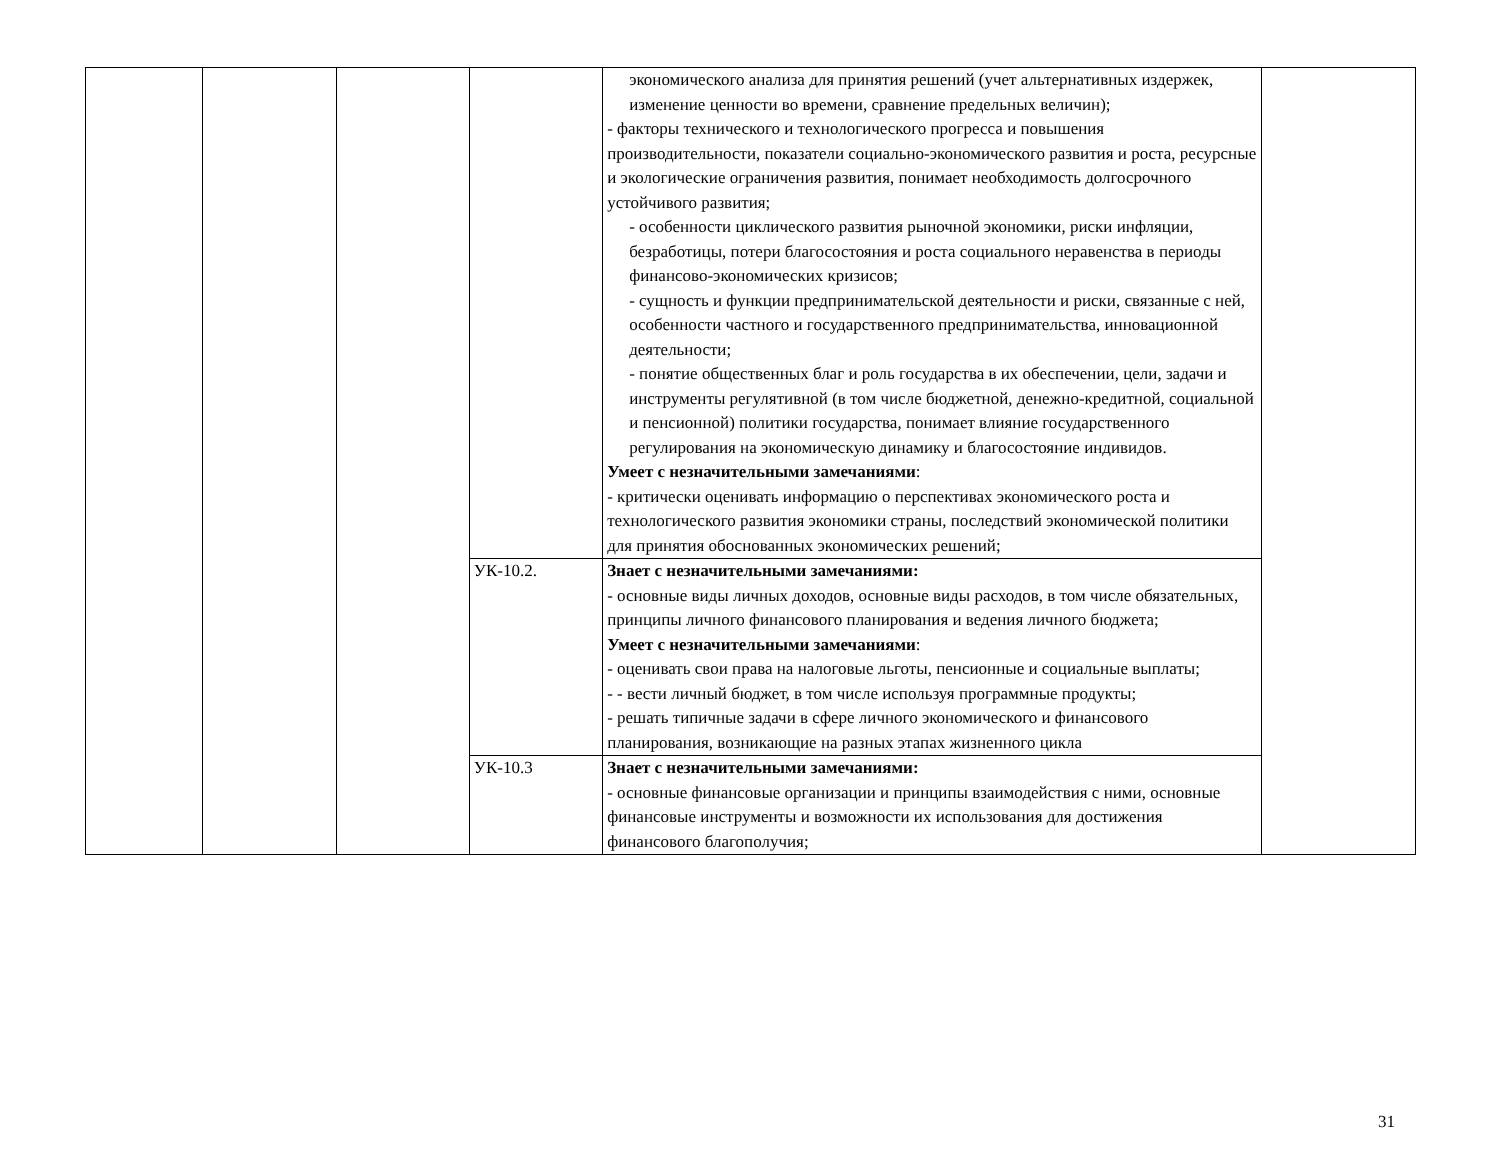| | | | | экономического анализа для принятия решений (учет альтернативных издержек, изменение ценности во времени, сравнение предельных величин); - факторы технического и технологического прогресса и повышения производительности, показатели социально-экономического развития и роста, ресурсные и экологические ограничения развития, понимает необходимость долгосрочного устойчивого развития; - особенности циклического развития рыночной экономики, риски инфляции, безработицы, потери благосостояния и роста социального неравенства в периоды финансово-экономических кризисов; - сущность и функции предпринимательской деятельности и риски, связанные с ней, особенности частного и государственного предпринимательства, инновационной деятельности; - понятие общественных благ и роль государства в их обеспечении, цели, задачи и инструменты регулятивной (в том числе бюджетной, денежно-кредитной, социальной и пенсионной) политики государства, понимает влияние государственного регулирования на экономическую динамику и благосостояние индивидов. Умеет с незначительными замечаниями : - критически оценивать информацию о перспективах экономического роста и технологического развития экономики страны, последствий экономической политики для принятия обоснованных экономических решений; | |
| | | | УК-10.2. | Знает с незначительными замечаниями: - основные виды личных доходов, основные виды расходов, в том числе обязательных, принципы личного финансового планирования и ведения личного бюджета; Умеет с незначительными замечаниями : - оценивать свои права на налоговые льготы, пенсионные и социальные выплаты; - - вести личный бюджет, в том числе используя программные продукты; - решать типичные задачи в сфере личного экономического и финансового планирования, возникающие на разных этапах жизненного цикла | |
| | | | УК-10.3 | Знает с незначительными замечаниями: - основные финансовые организации и принципы взаимодействия с ними, основные финансовые инструменты и возможности их использования для достижения финансового благополучия; | |
31